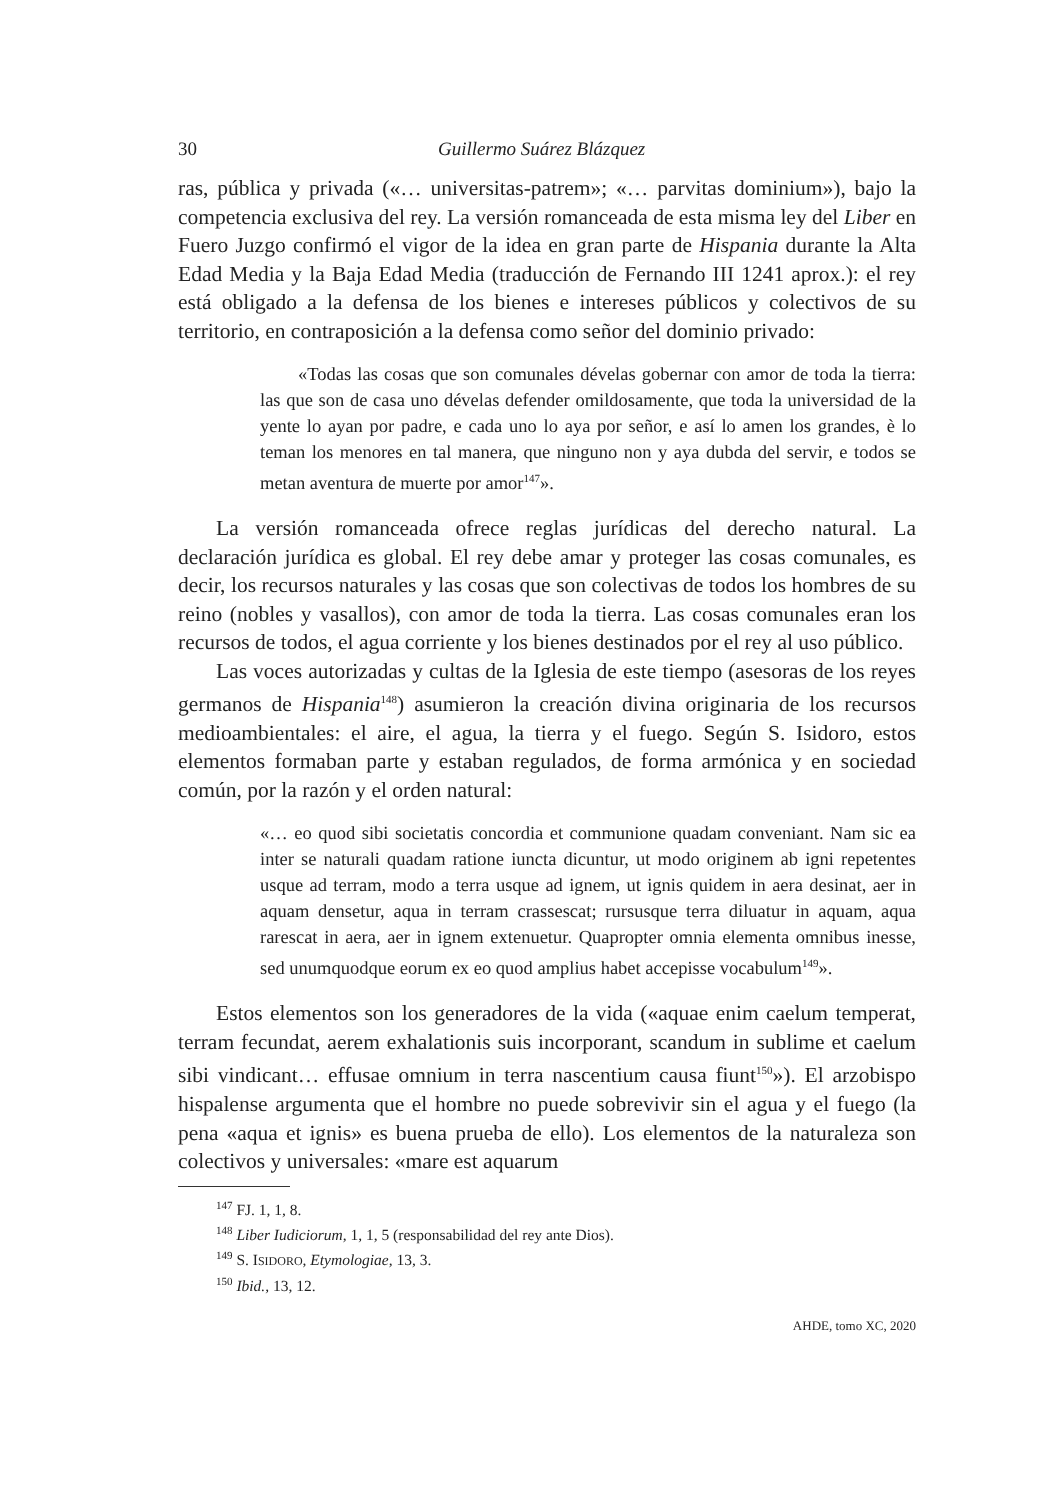30 Guillermo Suárez Blázquez
ras, pública y privada («… universitas-patrem»; «… parvitas dominium»), bajo la competencia exclusiva del rey. La versión romanceada de esta misma ley del Liber en Fuero Juzgo confirmó el vigor de la idea en gran parte de Hispania durante la Alta Edad Media y la Baja Edad Media (traducción de Fernando III 1241 aprox.): el rey está obligado a la defensa de los bienes e intereses públicos y colectivos de su territorio, en contraposición a la defensa como señor del dominio privado:
«Todas las cosas que son comunales dévelas gobernar con amor de toda la tierra: las que son de casa uno dévelas defender omildosamente, que toda la universidad de la yente lo ayan por padre, e cada uno lo aya por señor, e así lo amen los grandes, è lo teman los menores en tal manera, que ninguno non y aya dubda del servir, e todos se metan aventura de muerte por amor<sup>147</sup>».
La versión romanceada ofrece reglas jurídicas del derecho natural. La declaración jurídica es global. El rey debe amar y proteger las cosas comunales, es decir, los recursos naturales y las cosas que son colectivas de todos los hombres de su reino (nobles y vasallos), con amor de toda la tierra. Las cosas comunales eran los recursos de todos, el agua corriente y los bienes destinados por el rey al uso público.
Las voces autorizadas y cultas de la Iglesia de este tiempo (asesoras de los reyes germanos de Hispania<sup>148</sup>) asumieron la creación divina originaria de los recursos medioambientales: el aire, el agua, la tierra y el fuego. Según S. Isidoro, estos elementos formaban parte y estaban regulados, de forma armónica y en sociedad común, por la razón y el orden natural:
«… eo quod sibi societatis concordia et communione quadam conveniant. Nam sic ea inter se naturali quadam ratione iuncta dicuntur, ut modo originem ab igni repetentes usque ad terram, modo a terra usque ad ignem, ut ignis quidem in aera desinat, aer in aquam densetur, aqua in terram crassescat; rursusque terra diluatur in aquam, aqua rarescat in aera, aer in ignem extenuetur. Quapropter omnia elementa omnibus inesse, sed unumquodque eorum ex eo quod amplius habet accepisse vocabulum<sup>149</sup>».
Estos elementos son los generadores de la vida («aquae enim caelum temperat, terram fecundat, aerem exhalationis suis incorporant, scandum in sublime et caelum sibi vindicant… effusae omnium in terra nascentium causa fiunt<sup>150</sup>»). El arzobispo hispalense argumenta que el hombre no puede sobrevivir sin el agua y el fuego (la pena «aqua et ignis» es buena prueba de ello). Los elementos de la naturaleza son colectivos y universales: «mare est aquarum
<sup>147</sup> FJ. 1, 1, 8.
<sup>148</sup> Liber Iudiciorum, 1, 1, 5 (responsabilidad del rey ante Dios).
<sup>149</sup> S. ISIDORO, Etymologiae, 13, 3.
<sup>150</sup> Ibid., 13, 12.
AHDE, tomo XC, 2020